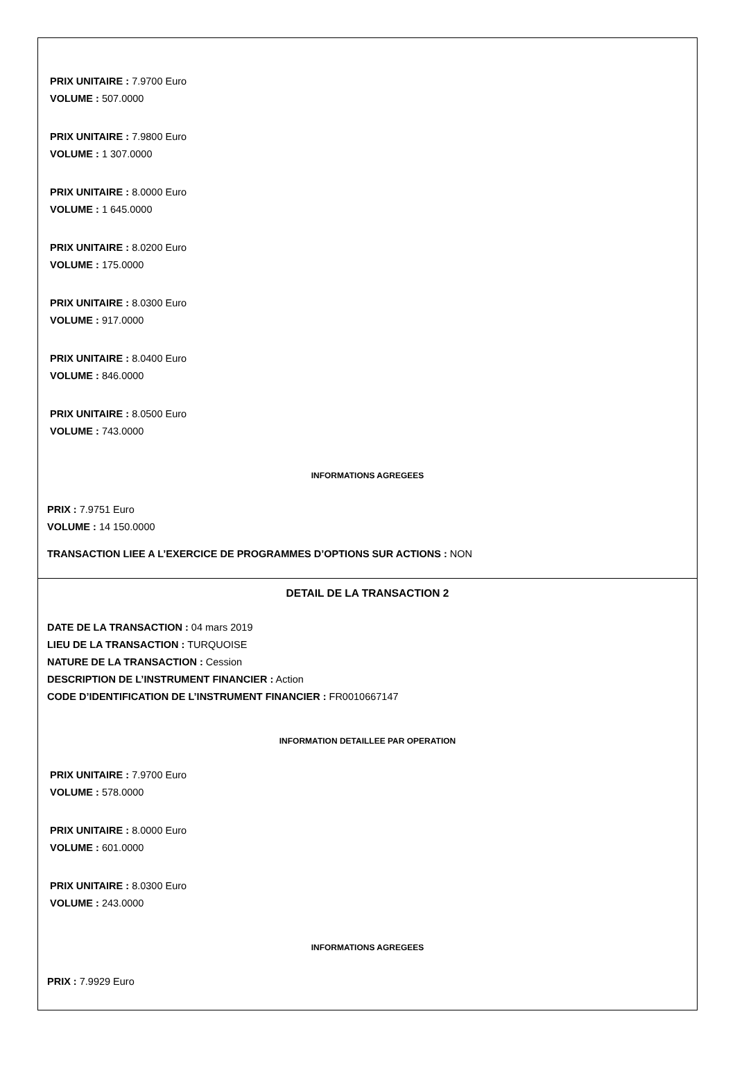PRIX UNITAIRE : 7.9700 Euro
VOLUME : 507.0000
PRIX UNITAIRE : 7.9800 Euro
VOLUME : 1 307.0000
PRIX UNITAIRE : 8.0000 Euro
VOLUME : 1 645.0000
PRIX UNITAIRE : 8.0200 Euro
VOLUME : 175.0000
PRIX UNITAIRE : 8.0300 Euro
VOLUME : 917.0000
PRIX UNITAIRE : 8.0400 Euro
VOLUME : 846.0000
PRIX UNITAIRE : 8.0500 Euro
VOLUME : 743.0000
INFORMATIONS AGREGEES
PRIX : 7.9751 Euro
VOLUME : 14 150.0000
TRANSACTION LIEE A L’EXERCICE DE PROGRAMMES D’OPTIONS SUR ACTIONS : NON
DETAIL DE LA TRANSACTION 2
DATE DE LA TRANSACTION : 04 mars 2019
LIEU DE LA TRANSACTION : TURQUOISE
NATURE DE LA TRANSACTION : Cession
DESCRIPTION DE L’INSTRUMENT FINANCIER : Action
CODE D’IDENTIFICATION DE L’INSTRUMENT FINANCIER : FR0010667147
INFORMATION DETAILLEE PAR OPERATION
PRIX UNITAIRE : 7.9700 Euro
VOLUME : 578.0000
PRIX UNITAIRE : 8.0000 Euro
VOLUME : 601.0000
PRIX UNITAIRE : 8.0300 Euro
VOLUME : 243.0000
INFORMATIONS AGREGEES
PRIX : 7.9929 Euro